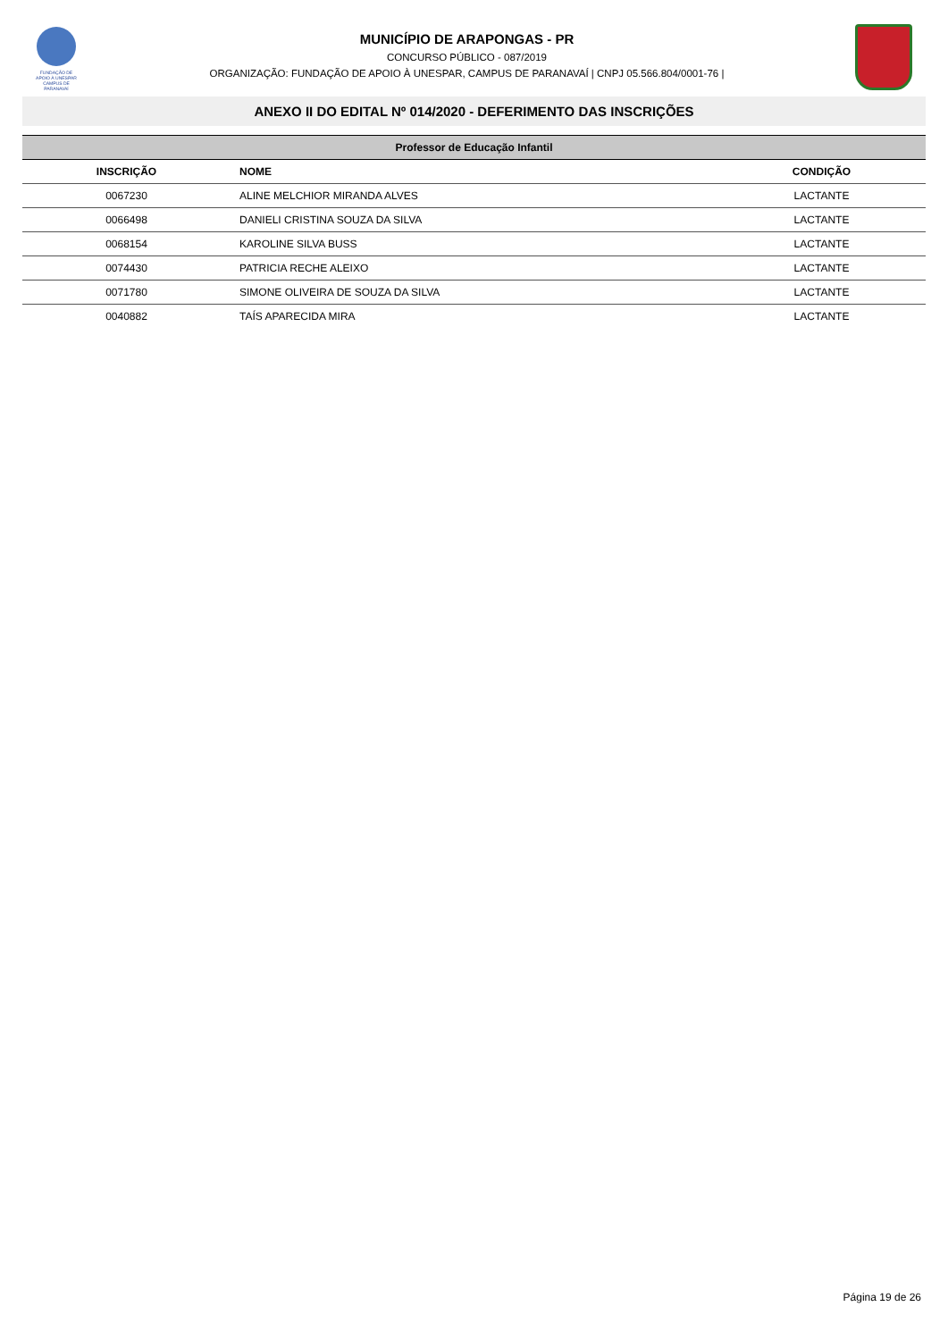FUNDAÇÃO DE APOIO À UNESPAR
CAMPUS DE PARANAVAÍ
MUNICÍPIO DE ARAPONGAS - PR
CONCURSO PÚBLICO - 087/2019
ORGANIZAÇÃO: FUNDAÇÃO DE APOIO À UNESPAR, CAMPUS DE PARANAVAÍ | CNPJ 05.566.804/0001-76 |
ANEXO II DO EDITAL Nº 014/2020 - DEFERIMENTO DAS INSCRIÇÕES
| Professor de Educação Infantil | | |
| --- | --- | --- |
| INSCRIÇÃO | NOME | CONDIÇÃO |
| 0067230 | ALINE MELCHIOR MIRANDA ALVES | LACTANTE |
| 0066498 | DANIELI CRISTINA SOUZA DA SILVA | LACTANTE |
| 0068154 | KAROLINE SILVA BUSS | LACTANTE |
| 0074430 | PATRICIA RECHE ALEIXO | LACTANTE |
| 0071780 | SIMONE OLIVEIRA DE SOUZA DA SILVA | LACTANTE |
| 0040882 | TAÍS APARECIDA MIRA | LACTANTE |
Página 19 de 26